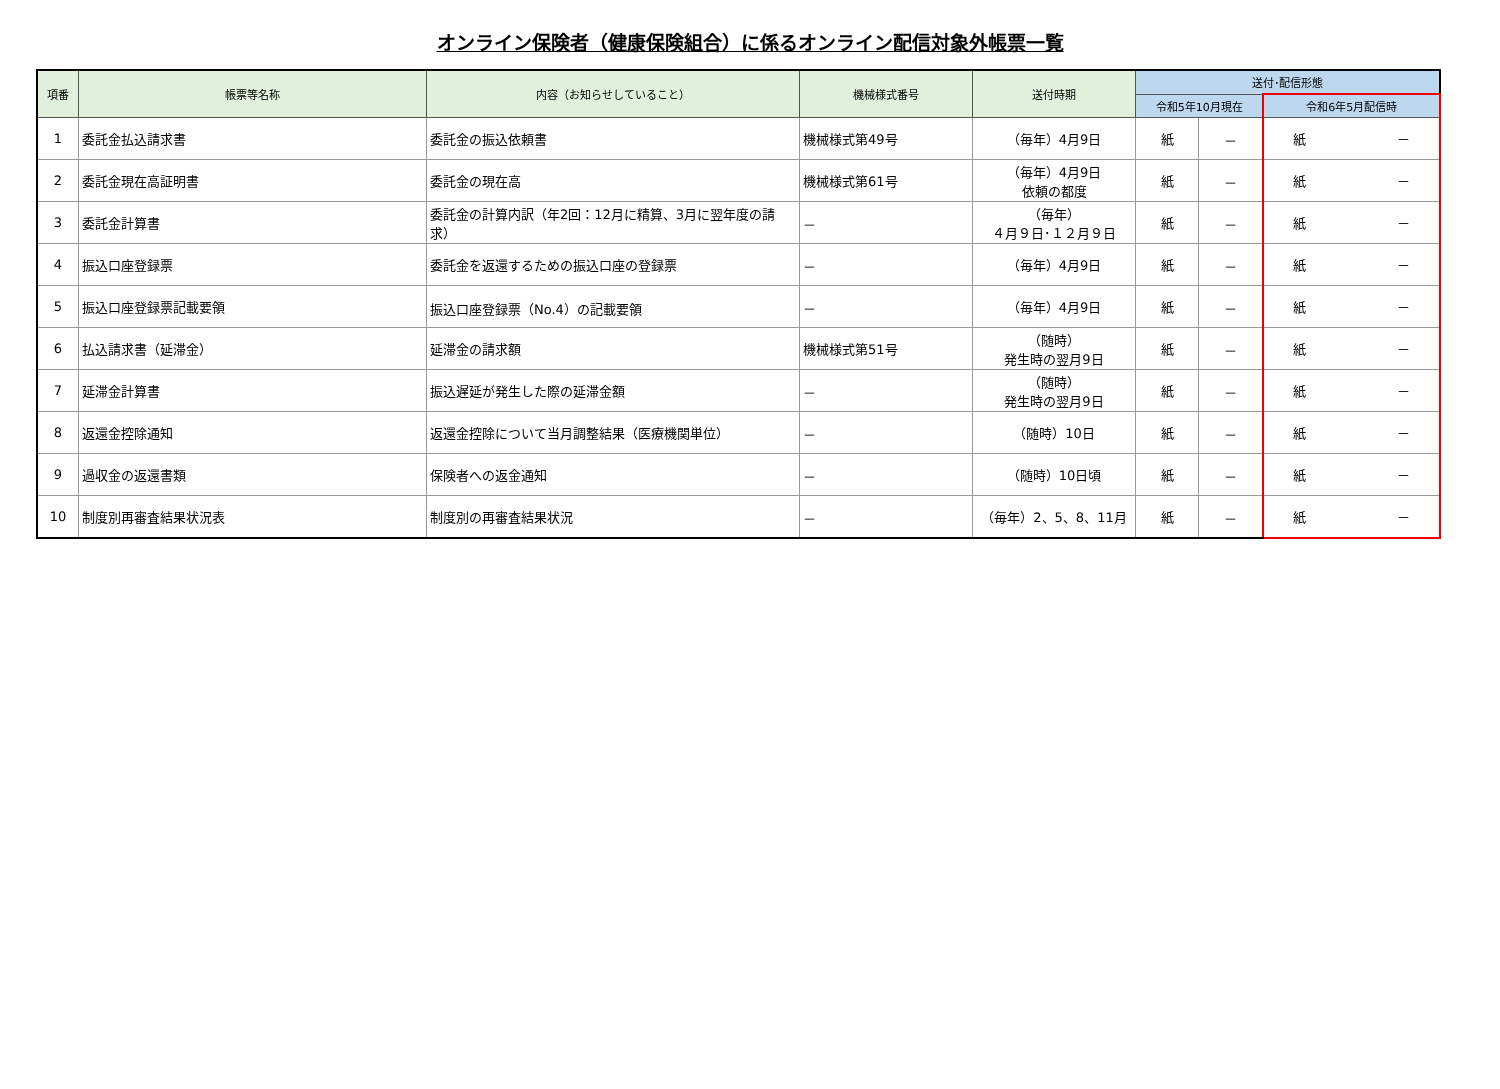オンライン保険者（健康保険組合）に係るオンライン配信対象外帳票一覧
| 項番 | 帳票等名称 | 内容（お知らせしていること） | 機械様式番号 | 送付時期 | 送付･配信形態 | | |
| --- | --- | --- | --- | --- | --- | --- | --- |
| | | | | | 令和5年10月現在 | | 令和6年5月配信時 |
| 1 | 委託金払込請求書 | 委託金の振込依頼書 | 機械様式第49号 | （毎年）4月9日 | 紙 | － | 紙 － |
| 2 | 委託金現在高証明書 | 委託金の現在高 | 機械様式第61号 | （毎年）4月9日 依頼の都度 | 紙 | － | 紙 － |
| 3 | 委託金計算書 | 委託金の計算内訳（年2回：12月に精算、3月に翌年度の請求） | － | （毎年） ４月９日･１２月９日 | 紙 | － | 紙 － |
| 4 | 振込口座登録票 | 委託金を返還するための振込口座の登録票 | － | （毎年）4月9日 | 紙 | － | 紙 － |
| 5 | 振込口座登録票記載要領 | 振込口座登録票（No.4）の記載要領 | － | （毎年）4月9日 | 紙 | － | 紙 － |
| 6 | 払込請求書（延滞金） | 延滞金の請求額 | 機械様式第51号 | （随時） 発生時の翌月9日 | 紙 | － | 紙 － |
| 7 | 延滞金計算書 | 振込遅延が発生した際の延滞金額 | － | （随時） 発生時の翌月9日 | 紙 | － | 紙 － |
| 8 | 返還金控除通知 | 返還金控除について当月調整結果（医療機関単位） | － | （随時）10日 | 紙 | － | 紙 － |
| 9 | 過収金の返還書類 | 保険者への返金通知 | － | （随時）10日頃 | 紙 | － | 紙 － |
| 10 | 制度別再審査結果状況表 | 制度別の再審査結果状況 | － | （毎年）2、5、8、11月 | 紙 | － | 紙 － |